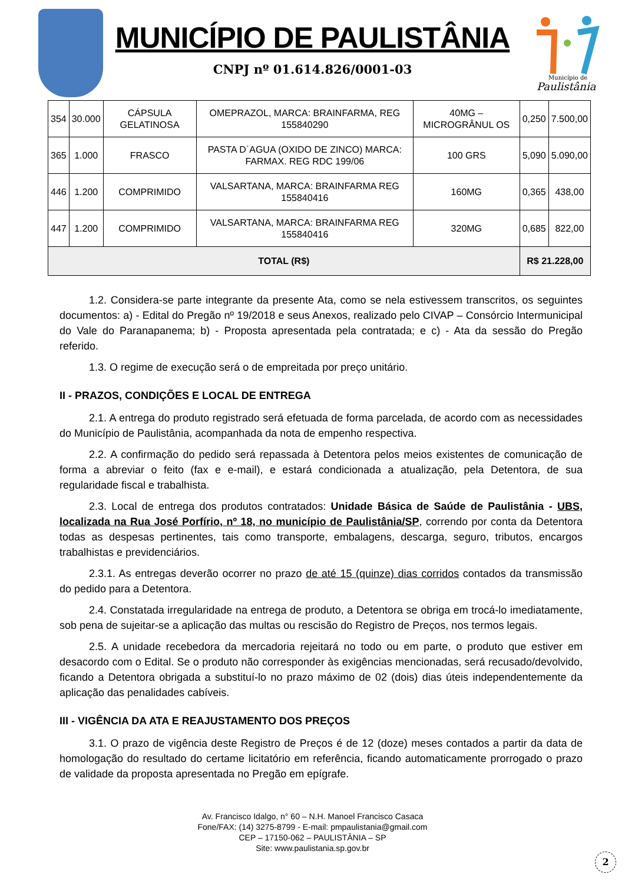MUNICÍPIO DE PAULISTÂNIA
CNPJ nº 01.614.826/0001-03
Município de
Paulistânia
| 354 | 30.000 | CÁPSULA GELATINOSA | OMEPRAZOL, MARCA: BRAINFARMA, REG 155840290 | 40MG – MICROGRÂNUL OS | 0,250 | 7.500,00 |
| 365 | 1.000 | FRASCO | PASTA D´AGUA (OXIDO DE ZINCO) MARCA: FARMAX. REG RDC 199/06 | 100 GRS | 5,090 | 5.090,00 |
| 446 | 1.200 | COMPRIMIDO | VALSARTANA, MARCA: BRAINFARMA REG 155840416 | 160MG | 0,365 | 438,00 |
| 447 | 1.200 | COMPRIMIDO | VALSARTANA, MARCA: BRAINFARMA REG 155840416 | 320MG | 0,685 | 822,00 |
| TOTAL (R$) | | | | | R$ 21.228,00 | |
1.2. Considera-se parte integrante da presente Ata, como se nela estivessem transcritos, os seguintes documentos: a) - Edital do Pregão nº 19/2018 e seus Anexos, realizado pelo CIVAP – Consórcio Intermunicipal do Vale do Paranapanema; b) - Proposta apresentada pela contratada; e c) - Ata da sessão do Pregão referido.
1.3. O regime de execução será o de empreitada por preço unitário.
II - PRAZOS, CONDIÇÕES E LOCAL DE ENTREGA
2.1. A entrega do produto registrado será efetuada de forma parcelada, de acordo com as necessidades do Município de Paulistânia, acompanhada da nota de empenho respectiva.
2.2. A confirmação do pedido será repassada à Detentora pelos meios existentes de comunicação de forma a abreviar o feito (fax e e-mail), e estará condicionada a atualização, pela Detentora, de sua regularidade fiscal e trabalhista.
2.3. Local de entrega dos produtos contratados: Unidade Básica de Saúde de Paulistânia - UBS, localizada na Rua José Porfírio, nº 18, no município de Paulistânia/SP, correndo por conta da Detentora todas as despesas pertinentes, tais como transporte, embalagens, descarga, seguro, tributos, encargos trabalhistas e previdenciários.
2.3.1. As entregas deverão ocorrer no prazo de até 15 (quinze) dias corridos contados da transmissão do pedido para a Detentora.
2.4. Constatada irregularidade na entrega de produto, a Detentora se obriga em trocá-lo imediatamente, sob pena de sujeitar-se a aplicação das multas ou rescisão do Registro de Preços, nos termos legais.
2.5. A unidade recebedora da mercadoria rejeitará no todo ou em parte, o produto que estiver em desacordo com o Edital. Se o produto não corresponder às exigências mencionadas, será recusado/devolvido, ficando a Detentora obrigada a substituí-lo no prazo máximo de 02 (dois) dias úteis independentemente da aplicação das penalidades cabíveis.
III - VIGÊNCIA DA ATA E REAJUSTAMENTO DOS PREÇOS
3.1. O prazo de vigência deste Registro de Preços é de 12 (doze) meses contados a partir da data de homologação do resultado do certame licitatório em referência, ficando automaticamente prorrogado o prazo de validade da proposta apresentada no Pregão em epígrafe.
Av. Francisco Idalgo, n° 60 – N.H. Manoel Francisco Casaca
Fone/FAX: (14) 3275-8799 - E-mail: pmpaulistania@gmail.com
CEP – 17150-062 – PAULISTÂNIA – SP
Site: www.paulistania.sp.gov.br
2